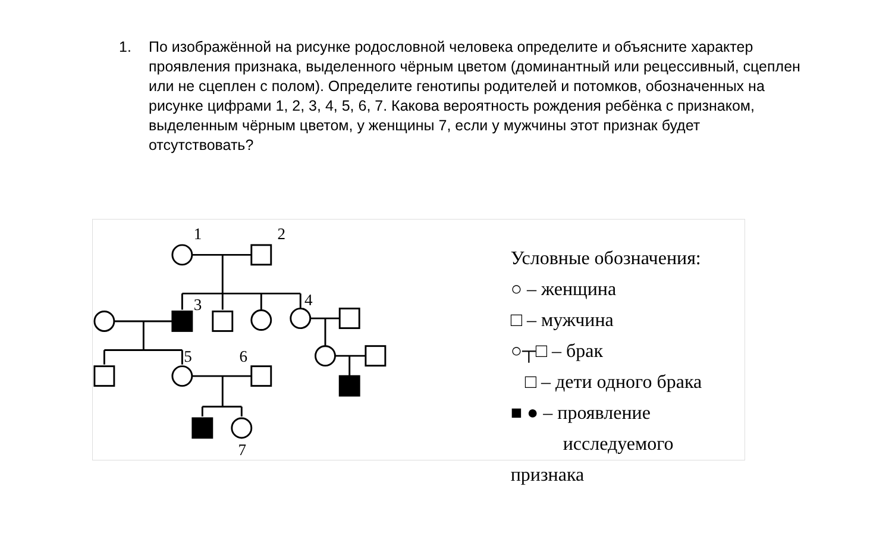1. По изображённой на рисунке родословной человека определите и объясните характер проявления признака, выделенного чёрным цветом (доминантный или рецессивный, сцеплен или не сцеплен с полом). Определите генотипы родителей и потомков, обозначенных на рисунке цифрами 1, 2, 3, 4, 5, 6, 7. Какова вероятность рождения ребёнка с признаком, выделенным чёрным цветом, у женщины 7, если у мужчины этот признак будет отсутствовать?
1
2
3
4
5
6
7
Условные обозначения:
○ – женщина
□ – мужчина
○┬□ – брак
□ – дети одного брака
■ ● – проявление
исследуемого признака